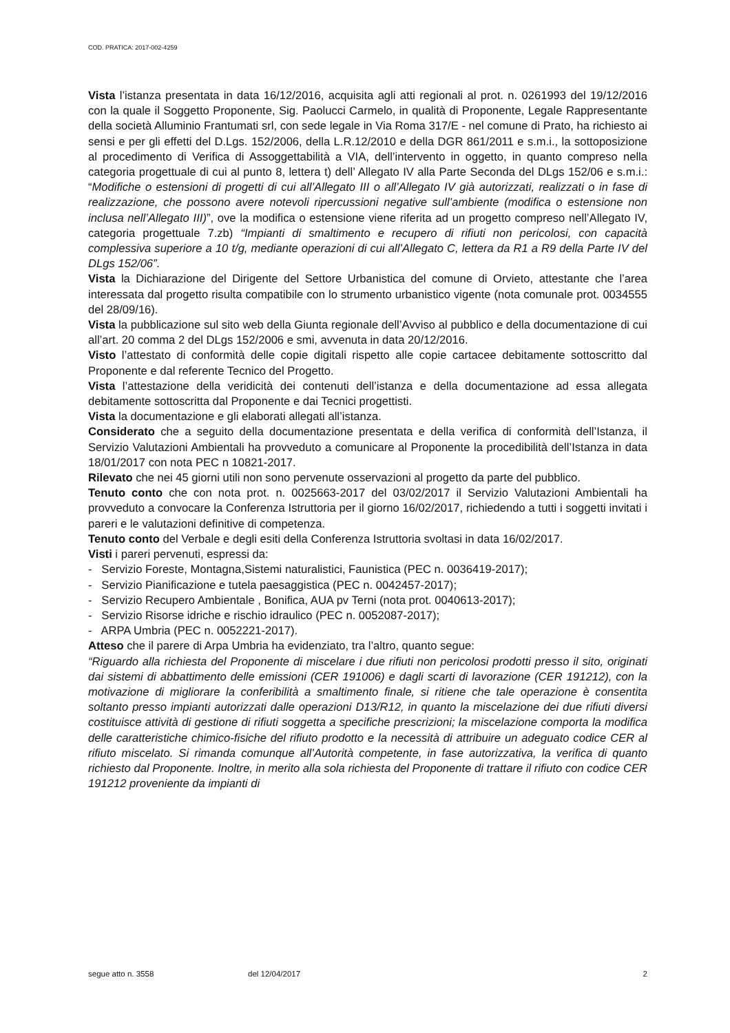COD. PRATICA: 2017-002-4259
Vista l’istanza presentata in data 16/12/2016, acquisita agli atti regionali al prot. n. 0261993 del 19/12/2016 con la quale il Soggetto Proponente, Sig. Paolucci Carmelo, in qualità di Proponente, Legale Rappresentante della società Alluminio Frantumati srl, con sede legale in Via Roma 317/E - nel comune di Prato, ha richiesto ai sensi e per gli effetti del D.Lgs. 152/2006, della L.R.12/2010 e della DGR 861/2011 e s.m.i., la sottoposizione al procedimento di Verifica di Assoggettabilità a VIA, dell’intervento in oggetto, in quanto compreso nella categoria progettuale di cui al punto 8, lettera t) dell’ Allegato IV alla Parte Seconda del DLgs 152/06 e s.m.i.: “Modifiche o estensioni di progetti di cui all’Allegato III o all’Allegato IV già autorizzati, realizzati o in fase di realizzazione, che possono avere notevoli ripercussioni negative sull’ambiente (modifica o estensione non inclusa nell’Allegato III)”, ove la modifica o estensione viene riferita ad un progetto compreso nell’Allegato IV, categoria progettuale 7.zb) “Impianti di smaltimento e recupero di rifiuti non pericolosi, con capacità complessiva superiore a 10 t/g, mediante operazioni di cui all’Allegato C, lettera da R1 a R9 della Parte IV del DLgs 152/06”.
Vista la Dichiarazione del Dirigente del Settore Urbanistica del comune di Orvieto, attestante che l’area interessata dal progetto risulta compatibile con lo strumento urbanistico vigente (nota comunale prot. 0034555 del 28/09/16).
Vista la pubblicazione sul sito web della Giunta regionale dell’Avviso al pubblico e della documentazione di cui all’art. 20 comma 2 del DLgs 152/2006 e smi, avvenuta in data 20/12/2016.
Visto l’attestato di conformità delle copie digitali rispetto alle copie cartacee debitamente sottoscritto dal Proponente e dal referente Tecnico del Progetto.
Vista l’attestazione della veridicità dei contenuti dell’istanza e della documentazione ad essa allegata debitamente sottoscritta dal Proponente e dai Tecnici progettisti.
Vista la documentazione e gli elaborati allegati all’istanza.
Considerato che a seguito della documentazione presentata e della verifica di conformità dell’Istanza, il Servizio Valutazioni Ambientali ha provveduto a comunicare al Proponente la procedibilità dell’Istanza in data 18/01/2017 con nota PEC n 10821-2017.
Rilevato che nei 45 giorni utili non sono pervenute osservazioni al progetto da parte del pubblico.
Tenuto conto che con nota prot. n. 0025663-2017 del 03/02/2017 il Servizio Valutazioni Ambientali ha provveduto a convocare la Conferenza Istruttoria per il giorno 16/02/2017, richiedendo a tutti i soggetti invitati i pareri e le valutazioni definitive di competenza.
Tenuto conto del Verbale e degli esiti della Conferenza Istruttoria svoltasi in data 16/02/2017.
Visti i pareri pervenuti, espressi da:
- Servizio Foreste, Montagna,Sistemi naturalistici, Faunistica (PEC n. 0036419-2017);
- Servizio Pianificazione e tutela paesaggistica (PEC n. 0042457-2017);
- Servizio Recupero Ambientale , Bonifica, AUA pv Terni (nota prot. 0040613-2017);
- Servizio Risorse idriche e rischio idraulico (PEC n. 0052087-2017);
- ARPA Umbria (PEC n. 0052221-2017).
Atteso che il parere di Arpa Umbria ha evidenziato, tra l’altro, quanto segue:
“Riguardo alla richiesta del Proponente di miscelare i due rifiuti non pericolosi prodotti presso il sito, originati dai sistemi di abbattimento delle emissioni (CER 191006) e dagli scarti di lavorazione (CER 191212), con la motivazione di migliorare la conferibilità a smaltimento finale, si ritiene che tale operazione è consentita soltanto presso impianti autorizzati dalle operazioni D13/R12, in quanto la miscelazione dei due rifiuti diversi costituisce attività di gestione di rifiuti soggetta a specifiche prescrizioni; la miscelazione comporta la modifica delle caratteristiche chimico-fisiche del rifiuto prodotto e la necessità di attribuire un adeguato codice CER al rifiuto miscelato. Si rimanda comunque all’Autorità competente, in fase autorizzativa, la verifica di quanto richiesto dal Proponente. Inoltre, in merito alla sola richiesta del Proponente di trattare il rifiuto con codice CER 191212 proveniente da impianti di
segue atto n. 3558 del 12/04/2017 2